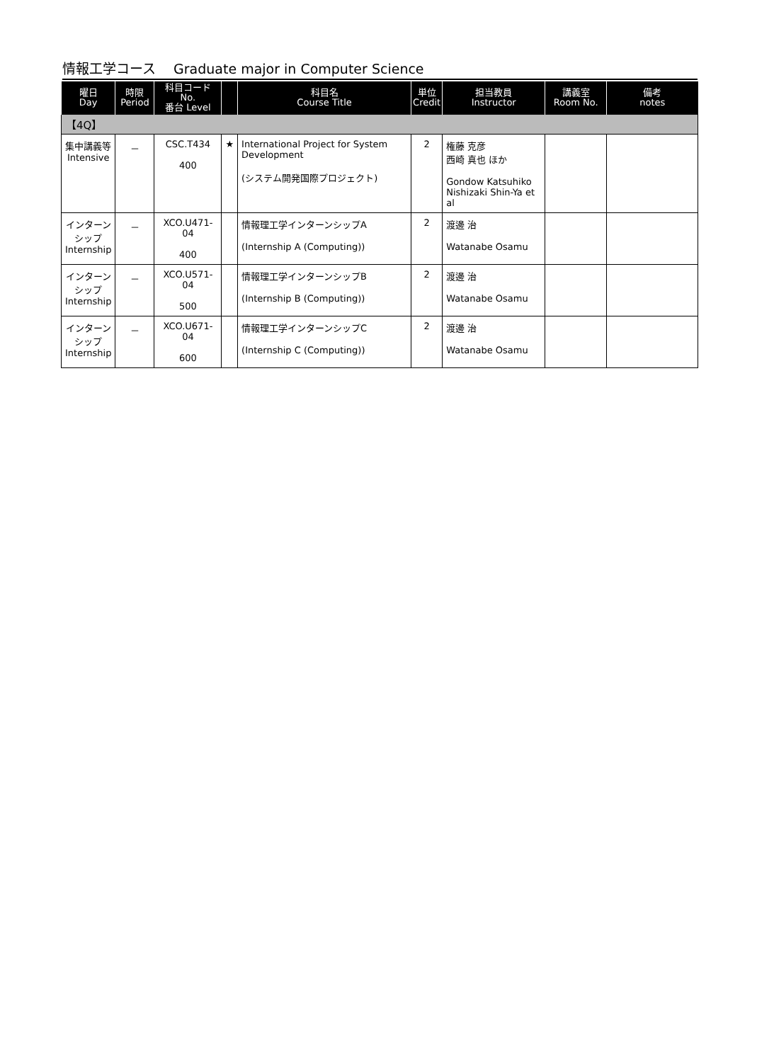情報工学コース　 Graduate major in Computer Science
| 曜日 Day | 時限 Period | 科目コード No. 番台 Level | | 科目名 Course Title | 単位 Credit | 担当教員 Instructor | 講義室 Room No. | 備考 notes |
| --- | --- | --- | --- | --- | --- | --- | --- | --- |
| 【4Q】 | | | | | | | | |
| 集中講義等 Intensive | － | CSC.T434 400 | ★ | International Project for System Development (システム開発国際プロジェクト) | 2 | 権藤 克彦 西崎 真也 ほか Gondow Katsuhiko Nishizaki Shin-Ya et al | | |
| インターンシップ Internship | － | XCO.U471-04 400 | | 情報理工学インターンシップA (Internship A (Computing)) | 2 | 渡邊 治 Watanabe Osamu | | |
| インターンシップ Internship | － | XCO.U571-04 500 | | 情報理工学インターンシップB (Internship B (Computing)) | 2 | 渡邊 治 Watanabe Osamu | | |
| インターンシップ Internship | － | XCO.U671-04 600 | | 情報理工学インターンシップC (Internship C (Computing)) | 2 | 渡邊 治 Watanabe Osamu | | |